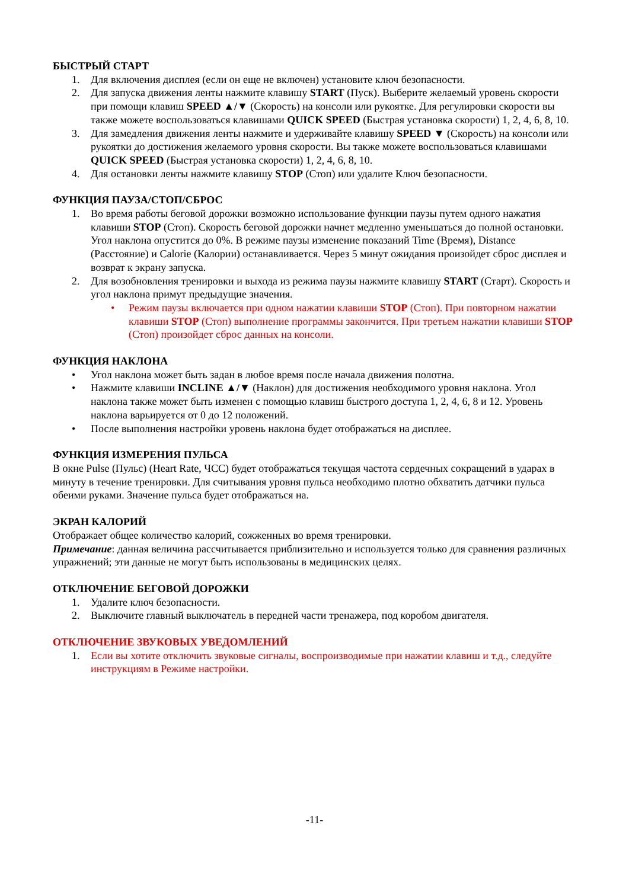БЫСТРЫЙ СТАРТ
1. Для включения дисплея (если он еще не включен) установите ключ безопасности.
2. Для запуска движения ленты нажмите клавишу START (Пуск). Выберите желаемый уровень скорости при помощи клавиш SPEED ▲/▼ (Скорость) на консоли или рукоятке. Для регулировки скорости вы также можете воспользоваться клавишами QUICK SPEED (Быстрая установка скорости) 1, 2, 4, 6, 8, 10.
3. Для замедления движения ленты нажмите и удерживайте клавишу SPEED ▼ (Скорость) на консоли или рукоятки до достижения желаемого уровня скорости. Вы также можете воспользоваться клавишами QUICK SPEED (Быстрая установка скорости) 1, 2, 4, 6, 8, 10.
4. Для остановки ленты нажмите клавишу STOP (Стоп) или удалите Ключ безопасности.
ФУНКЦИЯ ПАУЗА/СТОП/СБРОС
1. Во время работы беговой дорожки возможно использование функции паузы путем одного нажатия клавиши STOP (Стоп). Скорость беговой дорожки начнет медленно уменьшаться до полной остановки. Угол наклона опустится до 0%. В режиме паузы изменение показаний Time (Время), Distance (Расстояние) и Calorie (Калории) останавливается. Через 5 минут ожидания произойдет сброс дисплея и возврат к экрану запуска.
2. Для возобновления тренировки и выхода из режима паузы нажмите клавишу START (Старт). Скорость и угол наклона примут предыдущие значения.
• Режим паузы включается при одном нажатии клавиши STOP (Стоп). При повторном нажатии клавиши STOP (Стоп) выполнение программы закончится. При третьем нажатии клавиши STOP (Стоп) произойдет сброс данных на консоли.
ФУНКЦИЯ НАКЛОНА
• Угол наклона может быть задан в любое время после начала движения полотна.
• Нажмите клавиши INCLINE ▲/▼ (Наклон) для достижения необходимого уровня наклона. Угол наклона также может быть изменен с помощью клавиш быстрого доступа 1, 2, 4, 6, 8 и 12. Уровень наклона варьируется от 0 до 12 положений.
• После выполнения настройки уровень наклона будет отображаться на дисплее.
ФУНКЦИЯ ИЗМЕРЕНИЯ ПУЛЬСА
В окне Pulse (Пульс) (Heart Rate, ЧСС) будет отображаться текущая частота сердечных сокращений в ударах в минуту в течение тренировки. Для считывания уровня пульса необходимо плотно обхватить датчики пульса обеими руками. Значение пульса будет отображаться на.
ЭКРАН КАЛОРИЙ
Отображает общее количество калорий, сожженных во время тренировки.
Примечание: данная величина рассчитывается приблизительно и используется только для сравнения различных упражнений; эти данные не могут быть использованы в медицинских целях.
ОТКЛЮЧЕНИЕ БЕГОВОЙ ДОРОЖКИ
1. Удалите ключ безопасности.
2. Выключите главный выключатель в передней части тренажера, под коробом двигателя.
ОТКЛЮЧЕНИЕ ЗВУКОВЫХ УВЕДОМЛЕНИЙ
1. Если вы хотите отключить звуковые сигналы, воспроизводимые при нажатии клавиш и т.д., следуйте инструкциям в Режиме настройки.
-11-